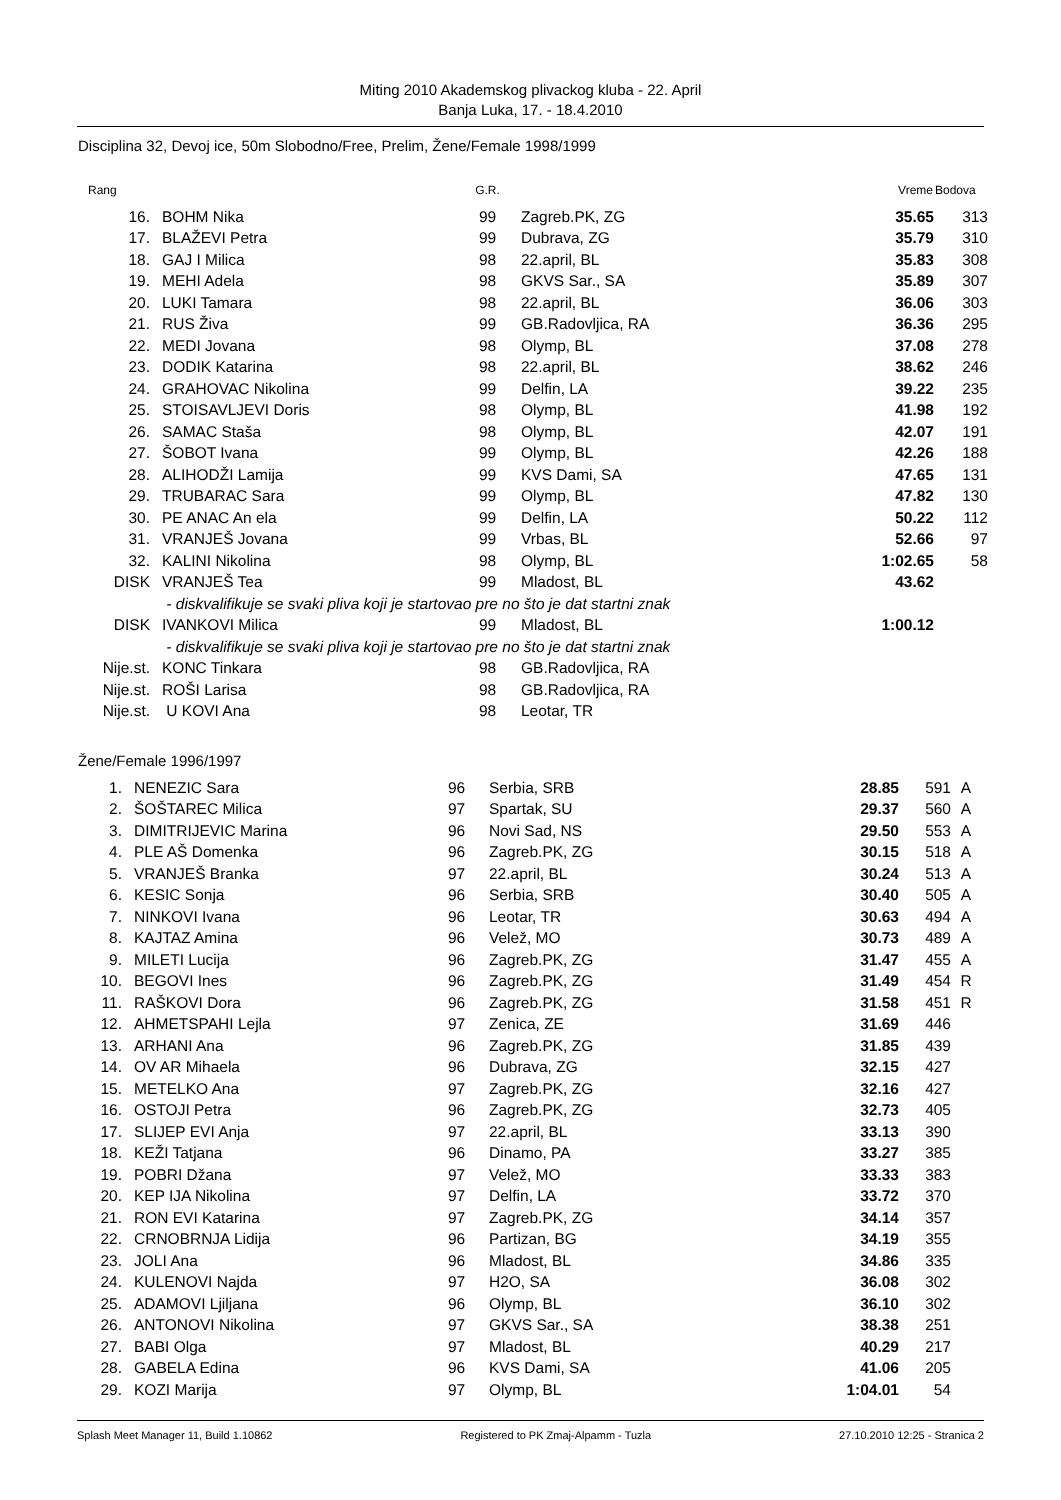Miting 2010 Akademskog plivackog kluba - 22. April
Banja Luka, 17. - 18.4.2010
Disciplina 32, Devoj ice, 50m Slobodno/Free, Prelim, Žene/Female 1998/1999
| Rang | | G.R. | | Vreme | Bodova | |
| --- | --- | --- | --- | --- | --- | --- |
| 16. | BOHM Nika | 99 | Zagreb.PK, ZG | 35.65 | 313 | |
| 17. | BLAŽEVI Petra | 99 | Dubrava, ZG | 35.79 | 310 | |
| 18. | GAJ I Milica | 98 | 22.april, BL | 35.83 | 308 | |
| 19. | MEHI Adela | 98 | GKVS Sar., SA | 35.89 | 307 | |
| 20. | LUKI Tamara | 98 | 22.april, BL | 36.06 | 303 | |
| 21. | RUS Živa | 99 | GB.Radovljica, RA | 36.36 | 295 | |
| 22. | MEDI Jovana | 98 | Olymp, BL | 37.08 | 278 | |
| 23. | DODIK Katarina | 98 | 22.april, BL | 38.62 | 246 | |
| 24. | GRAHOVAC Nikolina | 99 | Delfin, LA | 39.22 | 235 | |
| 25. | STOISAVLJEVI Doris | 98 | Olymp, BL | 41.98 | 192 | |
| 26. | SAMAC Staša | 98 | Olymp, BL | 42.07 | 191 | |
| 27. | ŠOBOT Ivana | 99 | Olymp, BL | 42.26 | 188 | |
| 28. | ALIHODŽI Lamija | 99 | KVS Dami, SA | 47.65 | 131 | |
| 29. | TRUBARAC Sara | 99 | Olymp, BL | 47.82 | 130 | |
| 30. | PE ANAC An ela | 99 | Delfin, LA | 50.22 | 112 | |
| 31. | VRANJEŠ Jovana | 99 | Vrbas, BL | 52.66 | 97 | |
| 32. | KALINI Nikolina | 98 | Olymp, BL | 1:02.65 | 58 | |
| DISK | VRANJEŠ Tea | 99 | Mladost, BL | 43.62 | | |
| | - diskvalifikuje se svaki pliva koji je startovao pre no što je dat startni znak | | | | | |
| DISK | IVANKOVI Milica | 99 | Mladost, BL | 1:00.12 | | |
| | - diskvalifikuje se svaki pliva koji je startovao pre no što je dat startni znak | | | | | |
| Nije.st. | KONC Tinkara | 98 | GB.Radovljica, RA | | | |
| Nije.st. | ROŠI Larisa | 98 | GB.Radovljica, RA | | | |
| Nije.st. | U KOVI Ana | 98 | Leotar, TR | | | |
Žene/Female 1996/1997
| 1. | NENEZIC Sara | 96 | Serbia, SRB | 28.85 | 591 | A |
| 2. | ŠOŠTAREC Milica | 97 | Spartak, SU | 29.37 | 560 | A |
| 3. | DIMITRIJEVIC Marina | 96 | Novi Sad, NS | 29.50 | 553 | A |
| 4. | PLE AŠ Domenka | 96 | Zagreb.PK, ZG | 30.15 | 518 | A |
| 5. | VRANJEŠ Branka | 97 | 22.april, BL | 30.24 | 513 | A |
| 6. | KESIC Sonja | 96 | Serbia, SRB | 30.40 | 505 | A |
| 7. | NINKOVI Ivana | 96 | Leotar, TR | 30.63 | 494 | A |
| 8. | KAJTAZ Amina | 96 | Velež, MO | 30.73 | 489 | A |
| 9. | MILETI Lucija | 96 | Zagreb.PK, ZG | 31.47 | 455 | A |
| 10. | BEGOVI Ines | 96 | Zagreb.PK, ZG | 31.49 | 454 | R |
| 11. | RAŠKOVI Dora | 96 | Zagreb.PK, ZG | 31.58 | 451 | R |
| 12. | AHMETSPAHI Lejla | 97 | Zenica, ZE | 31.69 | 446 | |
| 13. | ARHANI Ana | 96 | Zagreb.PK, ZG | 31.85 | 439 | |
| 14. | OV AR Mihaela | 96 | Dubrava, ZG | 32.15 | 427 | |
| 15. | METELKO Ana | 97 | Zagreb.PK, ZG | 32.16 | 427 | |
| 16. | OSTOJI Petra | 96 | Zagreb.PK, ZG | 32.73 | 405 | |
| 17. | SLIJEP EVI Anja | 97 | 22.april, BL | 33.13 | 390 | |
| 18. | KEŽI Tatjana | 96 | Dinamo, PA | 33.27 | 385 | |
| 19. | POBRI Džana | 97 | Velež, MO | 33.33 | 383 | |
| 20. | KEP IJA Nikolina | 97 | Delfin, LA | 33.72 | 370 | |
| 21. | RON EVI Katarina | 97 | Zagreb.PK, ZG | 34.14 | 357 | |
| 22. | CRNOBRNJA Lidija | 96 | Partizan, BG | 34.19 | 355 | |
| 23. | JOLI Ana | 96 | Mladost, BL | 34.86 | 335 | |
| 24. | KULENOVI Najda | 97 | H2O, SA | 36.08 | 302 | |
| 25. | ADAMOVI Ljiljana | 96 | Olymp, BL | 36.10 | 302 | |
| 26. | ANTONOVI Nikolina | 97 | GKVS Sar., SA | 38.38 | 251 | |
| 27. | BABI Olga | 97 | Mladost, BL | 40.29 | 217 | |
| 28. | GABELA Edina | 96 | KVS Dami, SA | 41.06 | 205 | |
| 29. | KOZI Marija | 97 | Olymp, BL | 1:04.01 | 54 | |
Splash Meet Manager 11, Build 1.10862 Registered to PK Zmaj-Alpamm - Tuzla 27.10.2010 12:25 - Stranica 2